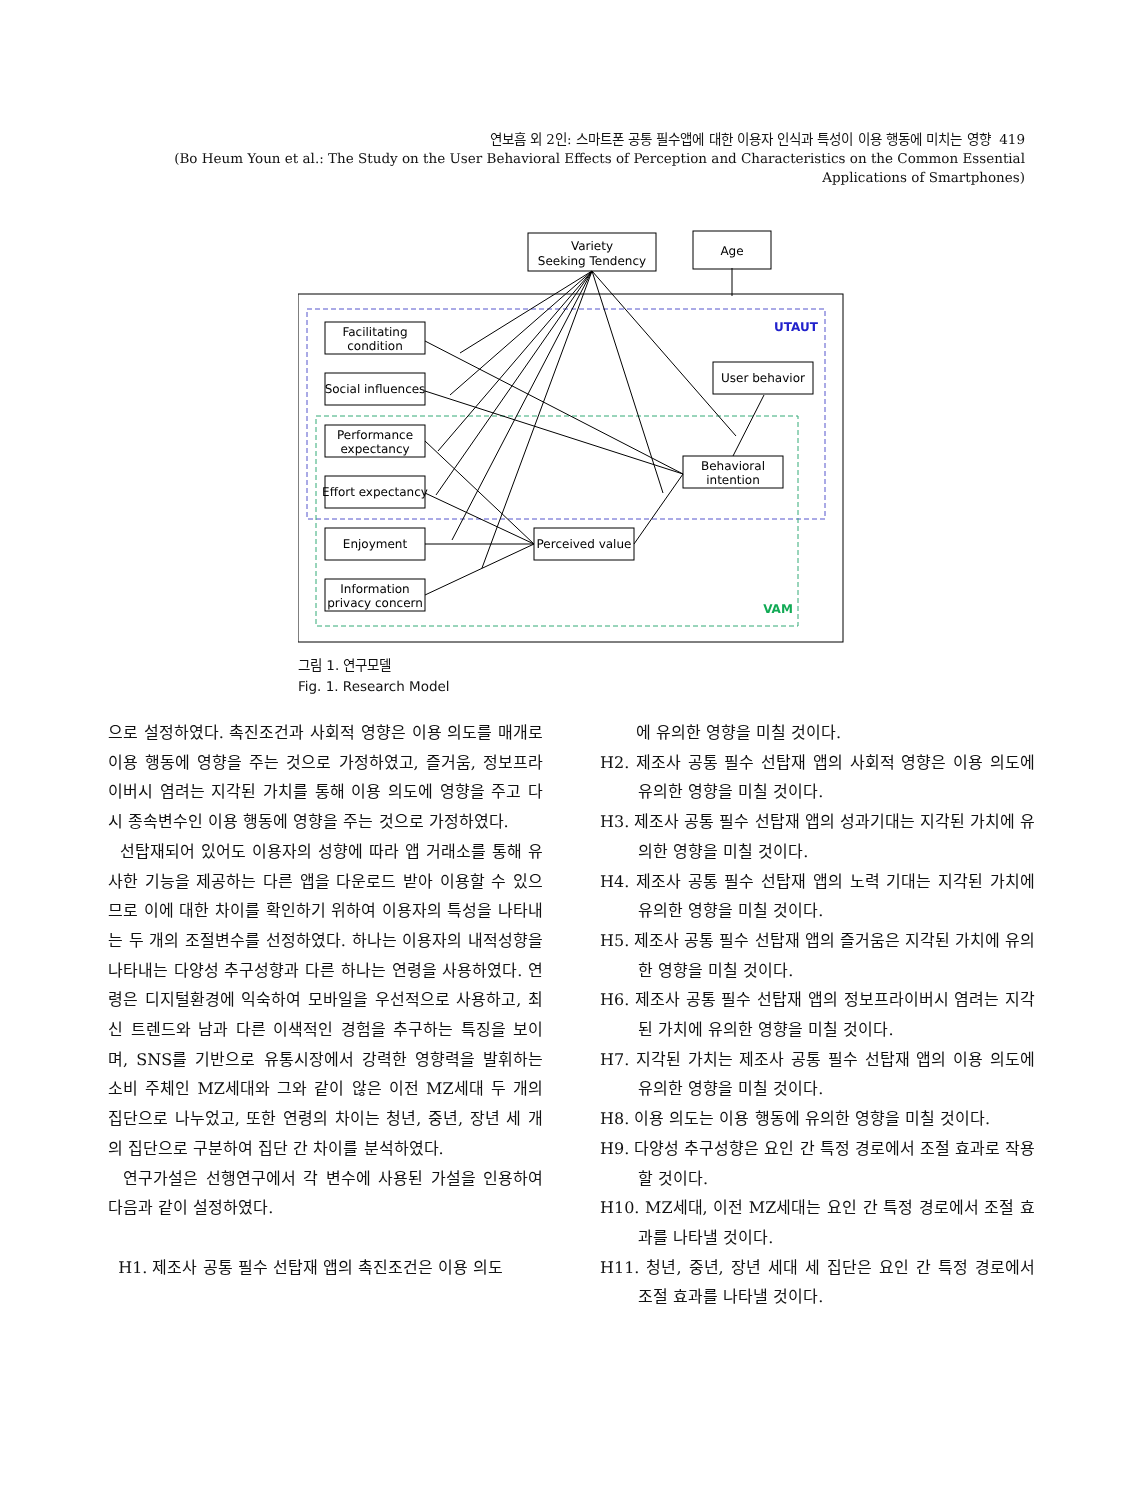연보흠 외 2인: 스마트폰 공통 필수앱에 대한 이용자 인식과 특성이 이용 행동에 미치는 영향 419
(Bo Heum Youn et al.: The Study on the User Behavioral Effects of Perception and Characteristics on the Common Essential Applications of Smartphones)
Variety
Seeking Tendency
Age
Facilitating
condition
Social influences
Performance
expectancy
Effort expectancy
Enjoyment
Information
privacy concern
Perceived value
Behavioral
intention
User behavior
UTAUT
VAM
그림 1. 연구모델
Fig. 1. Research Model
으로 설정하였다. 촉진조건과 사회적 영향은 이용 의도를 매개로 이용 행동에 영향을 주는 것으로 가정하였고, 즐거움, 정보프라이버시 염려는 지각된 가치를 통해 이용 의도에 영향을 주고 다시 종속변수인 이용 행동에 영향을 주는 것으로 가정하였다.
선탑재되어 있어도 이용자의 성향에 따라 앱 거래소를 통해 유사한 기능을 제공하는 다른 앱을 다운로드 받아 이용할 수 있으므로 이에 대한 차이를 확인하기 위하여 이용자의 특성을 나타내는 두 개의 조절변수를 선정하였다. 하나는 이용자의 내적성향을 나타내는 다양성 추구성향과 다른 하나는 연령을 사용하였다. 연령은 디지털환경에 익숙하여 모바일을 우선적으로 사용하고, 최신 트렌드와 남과 다른 이색적인 경험을 추구하는 특징을 보이며, SNS를 기반으로 유통시장에서 강력한 영향력을 발휘하는 소비 주체인 MZ세대와 그와 같이 않은 이전 MZ세대 두 개의 집단으로 나누었고, 또한 연령의 차이는 청년, 중년, 장년 세 개의 집단으로 구분하여 집단 간 차이를 분석하였다.
연구가설은 선행연구에서 각 변수에 사용된 가설을 인용하여 다음과 같이 설정하였다.
H1. 제조사 공통 필수 선탑재 앱의 촉진조건은 이용 의도
에 유의한 영향을 미칠 것이다.
H2. 제조사 공통 필수 선탑재 앱의 사회적 영향은 이용 의도에 유의한 영향을 미칠 것이다.
H3. 제조사 공통 필수 선탑재 앱의 성과기대는 지각된 가치에 유의한 영향을 미칠 것이다.
H4. 제조사 공통 필수 선탑재 앱의 노력 기대는 지각된 가치에 유의한 영향을 미칠 것이다.
H5. 제조사 공통 필수 선탑재 앱의 즐거움은 지각된 가치에 유의한 영향을 미칠 것이다.
H6. 제조사 공통 필수 선탑재 앱의 정보프라이버시 염려는 지각된 가치에 유의한 영향을 미칠 것이다.
H7. 지각된 가치는 제조사 공통 필수 선탑재 앱의 이용 의도에 유의한 영향을 미칠 것이다.
H8. 이용 의도는 이용 행동에 유의한 영향을 미칠 것이다.
H9. 다양성 추구성향은 요인 간 특정 경로에서 조절 효과로 작용할 것이다.
H10. MZ세대, 이전 MZ세대는 요인 간 특정 경로에서 조절 효과를 나타낼 것이다.
H11. 청년, 중년, 장년 세대 세 집단은 요인 간 특정 경로에서 조절 효과를 나타낼 것이다.